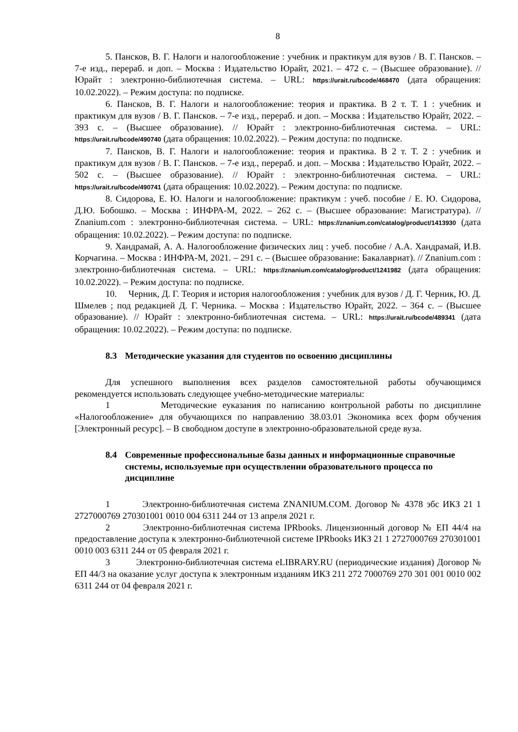8
5. Пансков, В. Г. Налоги и налогообложение : учебник и практикум для вузов / В. Г. Пансков. – 7-е изд., перераб. и доп. – Москва : Издательство Юрайт, 2021. – 472 с. – (Высшее образование). // Юрайт : электронно-библиотечная система. – URL: https://urait.ru/bcode/468470 (дата обращения: 10.02.2022). – Режим доступа: по подписке.
6. Пансков, В. Г. Налоги и налогообложение: теория и практика. В 2 т. Т. 1 : учебник и практикум для вузов / В. Г. Пансков. – 7-е изд., перераб. и доп. – Москва : Издательство Юрайт, 2022. – 393 с. – (Высшее образование). // Юрайт : электронно-библиотечная система. – URL: https://urait.ru/bcode/490740 (дата обращения: 10.02.2022). – Режим доступа: по подписке.
7. Пансков, В. Г. Налоги и налогообложение: теория и практика. В 2 т. Т. 2 : учебник и практикум для вузов / В. Г. Пансков. – 7-е изд., перераб. и доп. – Москва : Издательство Юрайт, 2022. – 502 с. – (Высшее образование). // Юрайт : электронно-библиотечная система. – URL: https://urait.ru/bcode/490741 (дата обращения: 10.02.2022). – Режим доступа: по подписке.
8. Сидорова, Е. Ю. Налоги и налогообложение: практикум : учеб. пособие / Е. Ю. Сидорова, Д.Ю. Бобошко. – Москва : ИНФРА-М, 2022. – 262 с. – (Высшее образование: Магистратура). // Znanium.com : электронно-библиотечная система. – URL: https://znanium.com/catalog/product/1413930 (дата обращения: 10.02.2022). – Режим доступа: по подписке.
9. Хандрамай, А. А. Налогообложение физических лиц : учеб. пособие / А.А. Хандрамай, И.В. Корчагина. – Москва : ИНФРА-М, 2021. – 291 с. – (Высшее образование: Бакалавриат). // Znanium.com : электронно-библиотечная система. – URL: https://znanium.com/catalog/product/1241982 (дата обращения: 10.02.2022). – Режим доступа: по подписке.
10. Черник, Д. Г. Теория и история налогообложения : учебник для вузов / Д. Г. Черник, Ю. Д. Шмелев ; под редакцией Д. Г. Черника. – Москва : Издательство Юрайт, 2022. – 364 с. – (Высшее образование). // Юрайт : электронно-библиотечная система. – URL: https://urait.ru/bcode/489341 (дата обращения: 10.02.2022). – Режим доступа: по подписке.
8.3 Методические указания для студентов по освоению дисциплины
Для успешного выполнения всех разделов самостоятельной работы обучающимся рекомендуется использовать следующее учебно-методические материалы:
1 Методические еуказания по написанию контрольной работы по дисциплине «Налогообложение» для обучающихся по направлению 38.03.01 Экономика всех форм обучения [Электронный ресурс]. – В свободном доступе в электронно-образовательной среде вуза.
8.4 Современные профессиональные базы данных и информационные справочные системы, используемые при осуществлении образовательного процесса по дисциплине
1 Электронно-библиотечная система ZNANIUM.COM. Договор № 4378 эбс ИКЗ 21 1 2727000769 270301001 0010 004 6311 244 от 13 апреля 2021 г.
2 Электронно-библиотечная система IPRbooks. Лицензионный договор № ЕП 44/4 на предоставление доступа к электронно-библиотечной системе IPRbooks ИКЗ 21 1 2727000769 270301001 0010 003 6311 244 от 05 февраля 2021 г.
3 Электронно-библиотечная система eLIBRARY.RU (периодические издания) Договор № ЕП 44/3 на оказание услуг доступа к электронным изданиям ИКЗ 211 272 7000769 270 301 001 0010 002 6311 244 от 04 февраля 2021 г.